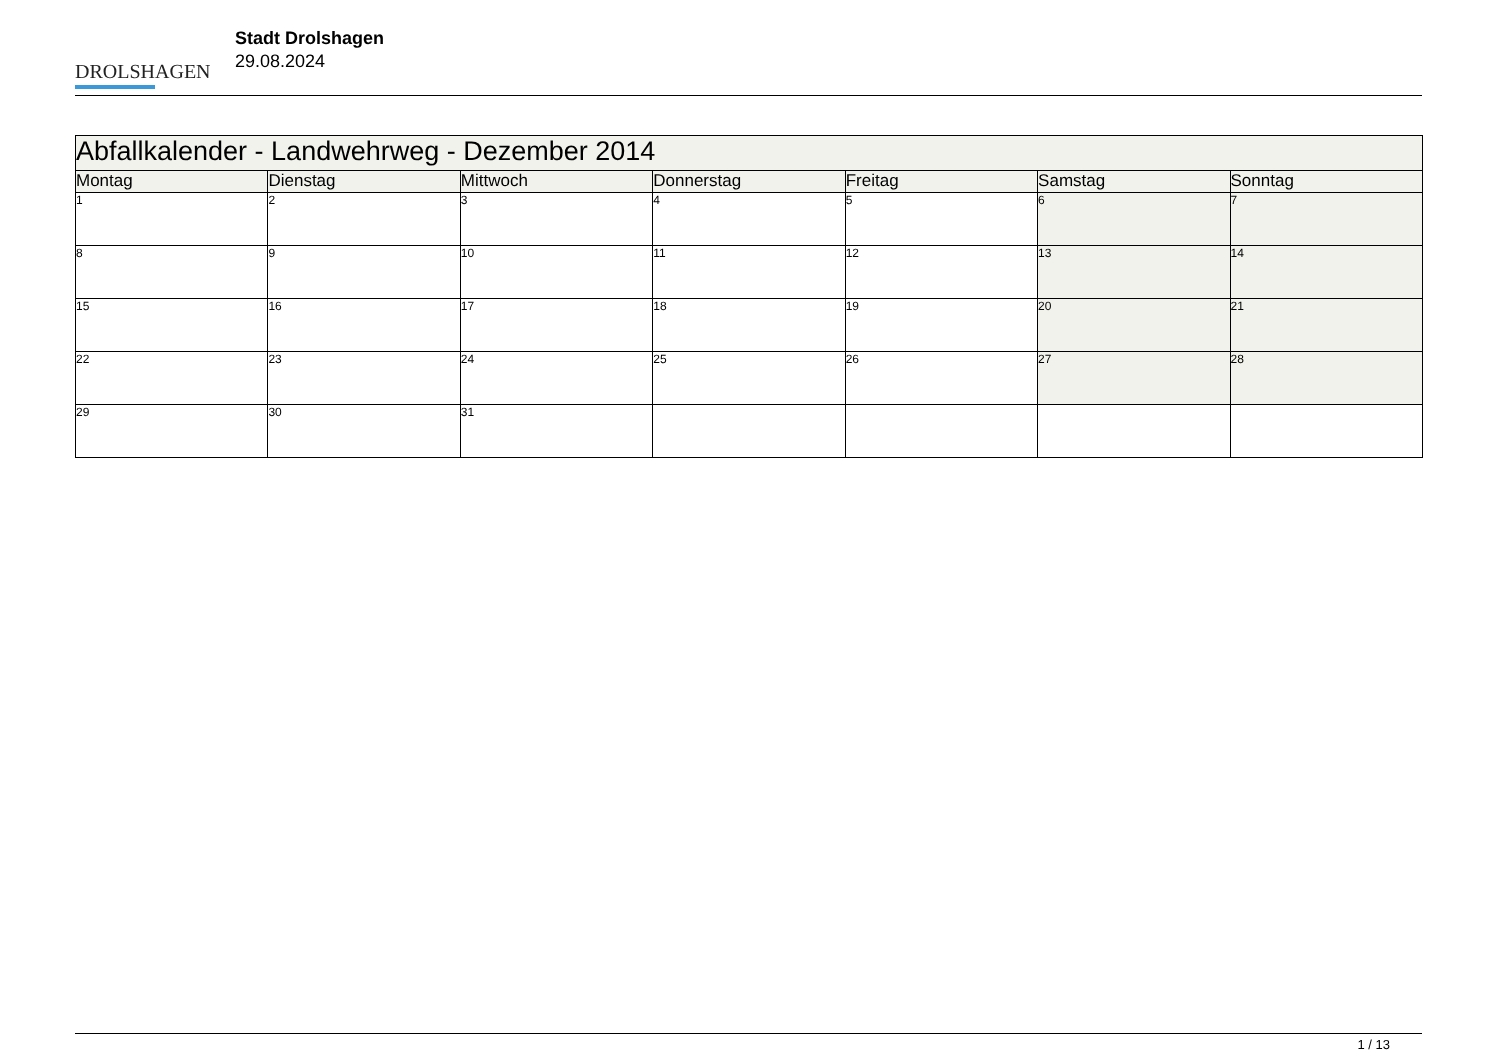DROLSHAGEN
Stadt Drolshagen
29.08.2024
| Abfallkalender - Landwehrweg - Dezember 2014 | | | | | | |
| Montag | Dienstag | Mittwoch | Donnerstag | Freitag | Samstag | Sonntag |
| 1 | 2 | 3 | 4 | 5 | 6 | 7 |
| 8 | 9 | 10 | 11 | 12 | 13 | 14 |
| 15 | 16 | 17 | 18 | 19 | 20 | 21 |
| 22 | 23 | 24 | 25 | 26 | 27 | 28 |
| 29 | 30 | 31 | | | | |
1 / 13